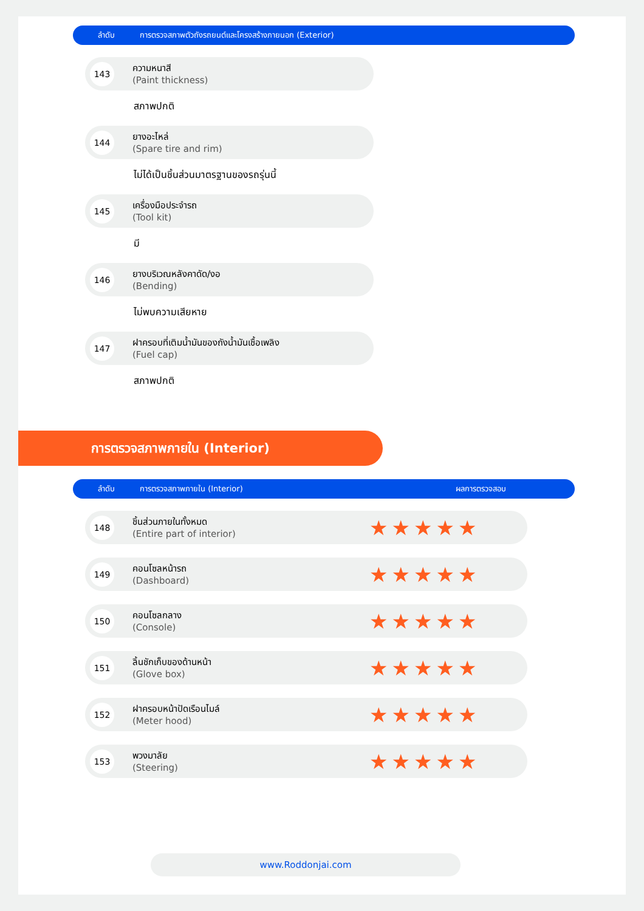ลำดับ การตรวจสภาพตัวถังรถยนต์และโครงสร้างภายนอก (Exterior)
143
ความหนาสี
(Paint thickness)
สภาพปกติ
144
ยางอะไหล่
(Spare tire and rim)
ไม่ได้เป็นชิ้นส่วนมาตรฐานของรถรุ่นนี้
145
เครื่องมือประจำรถ
(Tool kit)
มี
146
ยางบริเวณหลังคาดัด/งอ
(Bending)
ไม่พบความเสียหาย
147
ฝาครอบที่เติมน้ำมันของถังน้ำมันเชื้อเพลิง
(Fuel cap)
สภาพปกติ
การตรวจสภาพภายใน (Interior)
ลำดับ การตรวจสภาพภายใน (Interior) ผลการตรวจสอบ
148
ชิ้นส่วนภายในทั้งหมด
(Entire part of interior)
★★★★★
149
คอนโซลหน้ารถ
(Dashboard)
★★★★★
150
คอนโซลกลาง
(Console)
★★★★★
151
ลิ้นชักเก็บของด้านหน้า
(Glove box)
★★★★★
152
ฝาครอบหน้าปัดเรือนไมล์
(Meter hood)
★★★★★
153
พวงมาลัย
(Steering)
★★★★★
www.Roddonjai.com